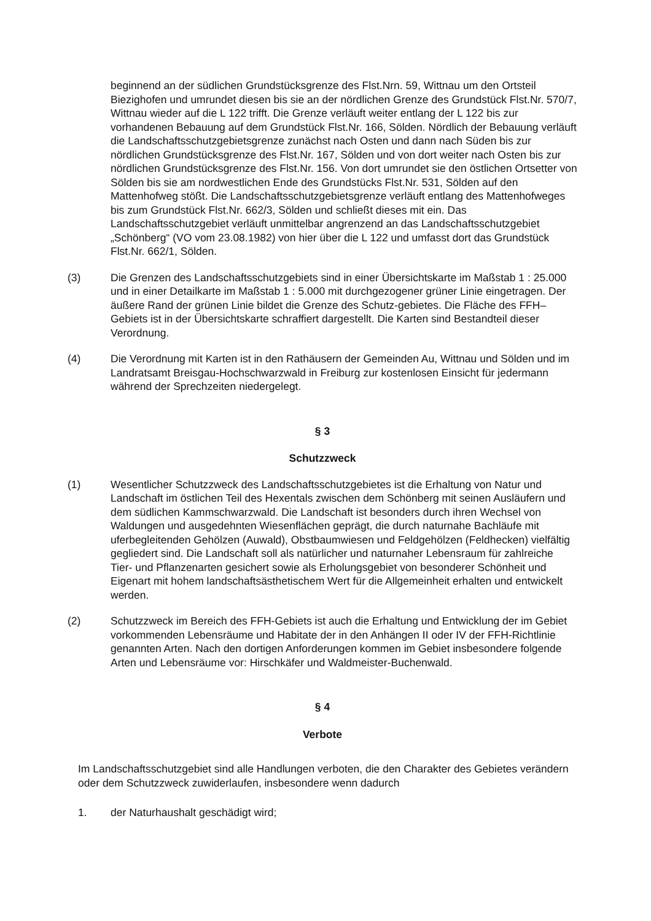beginnend an der südlichen Grundstücksgrenze des Flst.Nrn. 59, Wittnau um den Ortsteil Biezighofen und umrundet diesen bis sie an der nördlichen Grenze des Grundstück Flst.Nr. 570/7, Wittnau wieder auf die L 122 trifft. Die Grenze verläuft weiter entlang der L 122 bis zur vorhandenen Bebauung auf dem Grundstück Flst.Nr. 166, Sölden. Nördlich der Bebauung verläuft die Landschaftsschutzgebietsgrenze zunächst nach Osten und dann nach Süden bis zur nördlichen Grundstücksgrenze des Flst.Nr. 167, Sölden und von dort weiter nach Osten bis zur nördlichen Grundstücksgrenze des Flst.Nr. 156. Von dort umrundet sie den östlichen Ortsetter von Sölden bis sie am nordwestlichen Ende des Grundstücks Flst.Nr. 531, Sölden auf den Mattenhofweg stößt. Die Landschaftsschutzgebietsgrenze verläuft entlang des Mattenhofweges bis zum Grundstück Flst.Nr. 662/3, Sölden und schließt dieses mit ein. Das Landschaftsschutzgebiet verläuft unmittelbar angrenzend an das Landschaftsschutzgebiet „Schönberg“ (VO vom 23.08.1982) von hier über die L 122 und umfasst dort das Grundstück Flst.Nr. 662/1, Sölden.
(3) Die Grenzen des Landschaftsschutzgebiets sind in einer Übersichtskarte im Maßstab 1 : 25.000 und in einer Detailkarte im Maßstab 1 : 5.000 mit durchgezogener grüner Linie eingetragen. Der äußere Rand der grünen Linie bildet die Grenze des Schutz-gebietes. Die Fläche des FFH–Gebiets ist in der Übersichtskarte schraffiert dargestellt. Die Karten sind Bestandteil dieser Verordnung.
(4) Die Verordnung mit Karten ist in den Rathäusern der Gemeinden Au, Wittnau und Sölden und im Landratsamt Breisgau-Hochschwarzwald in Freiburg zur kostenlosen Einsicht für jedermann während der Sprechzeiten niedergelegt.
§ 3
Schutzzweck
(1) Wesentlicher Schutzzweck des Landschaftsschutzgebietes ist die Erhaltung von Natur und Landschaft im östlichen Teil des Hexentals zwischen dem Schönberg mit seinen Ausläufern und dem südlichen Kammschwarzwald. Die Landschaft ist besonders durch ihren Wechsel von Waldungen und ausgedehnten Wiesenflächen geprägt, die durch naturnahe Bachläufe mit uferbegleitenden Gehölzen (Auwald), Obstbaumwiesen und Feldgehölzen (Feldhecken) vielfältig gegliedert sind. Die Landschaft soll als natürlicher und naturnaher Lebensraum für zahlreiche Tier- und Pflanzenarten gesichert sowie als Erholungsgebiet von besonderer Schönheit und Eigenart mit hohem landschaftsästhetischem Wert für die Allgemeinheit erhalten und entwickelt werden.
(2) Schutzzweck im Bereich des FFH-Gebiets ist auch die Erhaltung und Entwicklung der im Gebiet vorkommenden Lebensräume und Habitate der in den Anhängen II oder IV der FFH-Richtlinie genannten Arten. Nach den dortigen Anforderungen kommen im Gebiet insbesondere folgende Arten und Lebensräume vor: Hirschkäfer und Waldmeister-Buchenwald.
§ 4
Verbote
Im Landschaftsschutzgebiet sind alle Handlungen verboten, die den Charakter des Gebietes verändern oder dem Schutzzweck zuwiderlaufen, insbesondere wenn dadurch
1. der Naturhaushalt geschädigt wird;